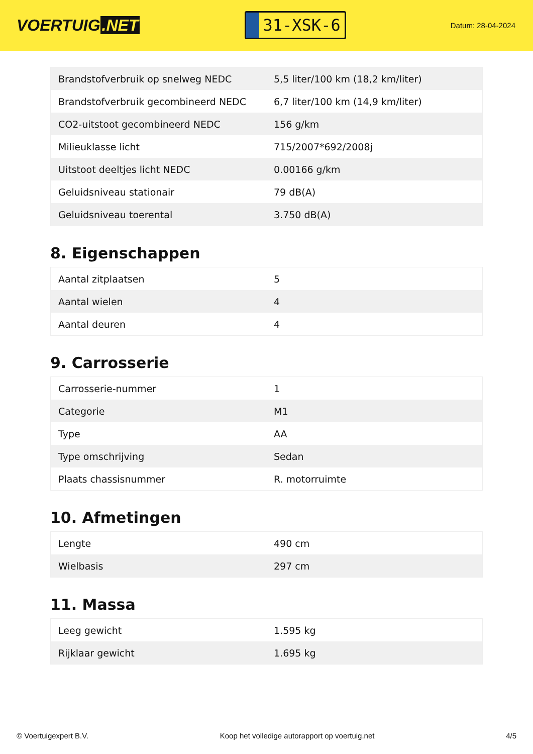VOERTUIG.NET
31-XSK-6
Datum: 28-04-2024
| Brandstofverbruik op snelweg NEDC | 5,5 liter/100 km (18,2 km/liter) |
| Brandstofverbruik gecombineerd NEDC | 6,7 liter/100 km (14,9 km/liter) |
| CO2-uitstoot gecombineerd NEDC | 156 g/km |
| Milieuklasse licht | 715/2007*692/2008j |
| Uitstoot deeltjes licht NEDC | 0.00166 g/km |
| Geluidsniveau stationair | 79 dB(A) |
| Geluidsniveau toerental | 3.750 dB(A) |
8. Eigenschappen
| Aantal zitplaatsen | 5 |
| Aantal wielen | 4 |
| Aantal deuren | 4 |
9. Carrosserie
| Carrosserie-nummer | 1 |
| Categorie | M1 |
| Type | AA |
| Type omschrijving | Sedan |
| Plaats chassisnummer | R. motorruimte |
10. Afmetingen
| Lengte | 490 cm |
| Wielbasis | 297 cm |
11. Massa
| Leeg gewicht | 1.595 kg |
| Rijklaar gewicht | 1.695 kg |
© Voertuigexpert B.V. Koop het volledige autorapport op voertuig.net 4/5